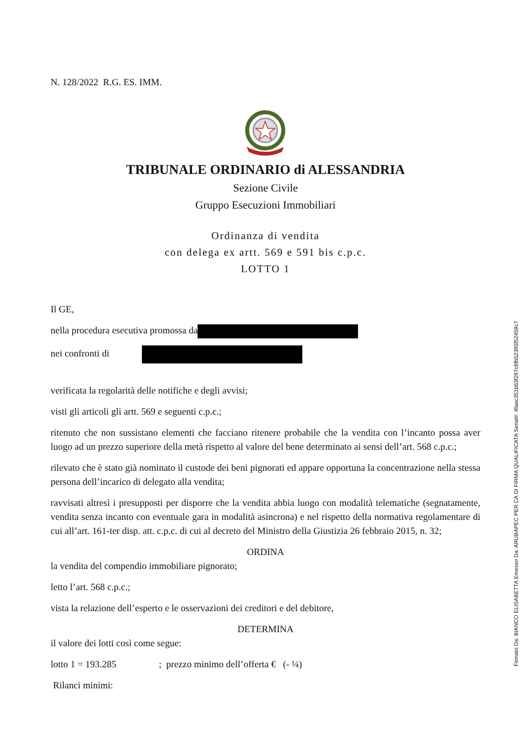N. 128/2022 R.G. ES. IMM.
TRIBUNALE ORDINARIO di ALESSANDRIA
Sezione Civile
Gruppo Esecuzioni Immobiliari
Ordinanza di vendita
con delega ex artt. 569 e 591 bis c.p.c.
LOTTO 1
Il GE,
nella procedura esecutiva promossa da
nei confronti di
verificata la regolarità delle notifiche e degli avvisi;
visti gli articoli gli artt. 569 e seguenti c.p.c.;
ritenuto che non sussistano elementi che facciano ritenere probabile che la vendita con l’incanto possa aver luogo ad un prezzo superiore della metà rispetto al valore del bene determinato ai sensi dell’art. 568 c.p.c.;
rilevato che è stato già nominato il custode dei beni pignorati ed appare opportuna la concentrazione nella stessa persona dell’incarico di delegato alla vendita;
ravvisati altresì i presupposti per disporre che la vendita abbia luogo con modalità telematiche (segnatamente, vendita senza incanto con eventuale gara in modalità asincrona) e nel rispetto della normativa regolamentare di cui all’art. 161-ter disp. att. c.p.c. di cui al decreto del Ministro della Giustizia 26 febbraio 2015, n. 32;
ORDINA
la vendita del compendio immobiliare pignorato;
letto l’art. 568 c.p.c.;
vista la relazione dell’esperto e le osservazioni dei creditori e del debitore,
DETERMINA
il valore dei lotti così come segue:
lotto 1 = 193.285 ; prezzo minimo dell’offerta € (- ¼)
Rilanci minimi:
Firmato Da: BIANCO ELISABETTA Emesso Da: ARUBAPEC PER CA DI FIRMA QUALIFICATA Serial#: 4faac351b63f297c6fb52395f52459c7